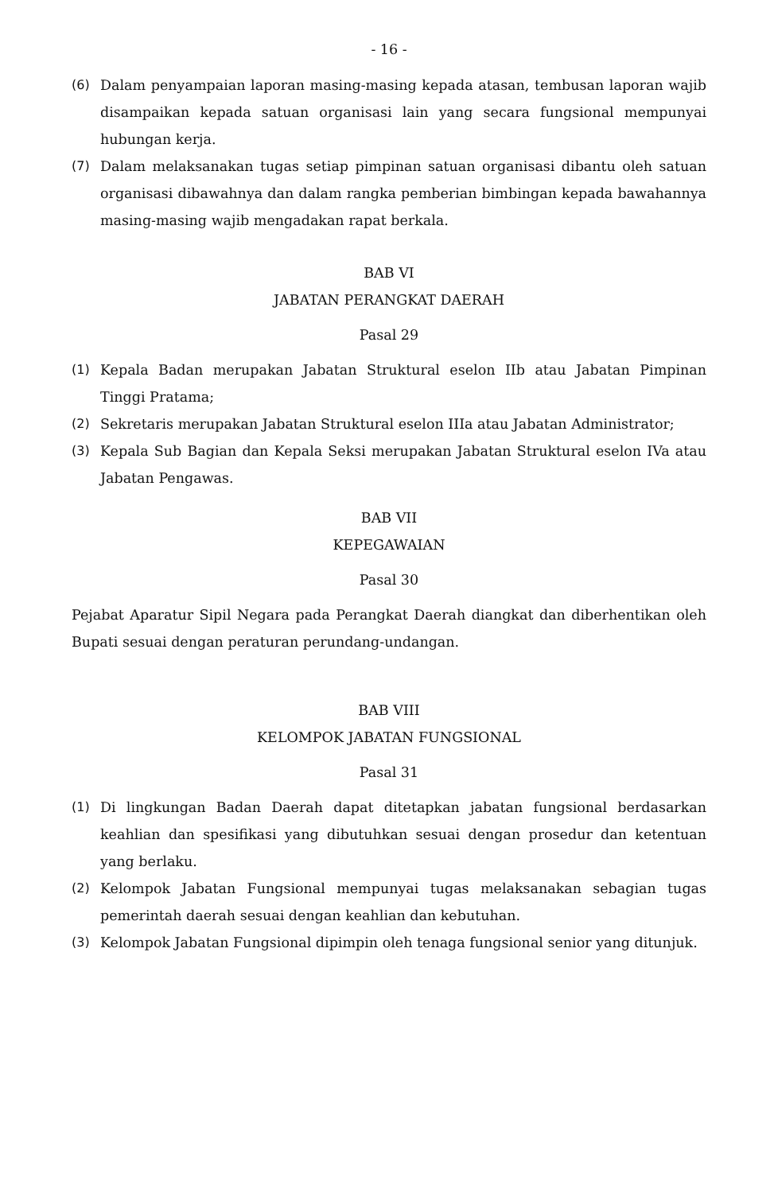- 16 -
(6) Dalam penyampaian laporan masing-masing kepada atasan, tembusan laporan wajib disampaikan kepada satuan organisasi lain yang secara fungsional mempunyai hubungan kerja.
(7) Dalam melaksanakan tugas setiap pimpinan satuan organisasi dibantu oleh satuan organisasi dibawahnya dan dalam rangka pemberian bimbingan kepada bawahannya masing-masing wajib mengadakan rapat berkala.
BAB VI
JABATAN PERANGKAT DAERAH
Pasal 29
(1) Kepala Badan merupakan Jabatan Struktural eselon IIb atau Jabatan Pimpinan Tinggi Pratama;
(2) Sekretaris merupakan Jabatan Struktural eselon IIIa atau Jabatan Administrator;
(3) Kepala Sub Bagian dan Kepala Seksi merupakan Jabatan Struktural eselon IVa atau Jabatan Pengawas.
BAB VII
KEPEGAWAIAN
Pasal 30
Pejabat Aparatur Sipil Negara pada Perangkat Daerah diangkat dan diberhentikan oleh Bupati sesuai dengan peraturan perundang-undangan.
BAB VIII
KELOMPOK JABATAN FUNGSIONAL
Pasal 31
(1) Di lingkungan Badan Daerah dapat ditetapkan jabatan fungsional berdasarkan keahlian dan spesifikasi yang dibutuhkan sesuai dengan prosedur dan ketentuan yang berlaku.
(2) Kelompok Jabatan Fungsional mempunyai tugas melaksanakan sebagian tugas pemerintah daerah sesuai dengan keahlian dan kebutuhan.
(3) Kelompok Jabatan Fungsional dipimpin oleh tenaga fungsional senior yang ditunjuk.